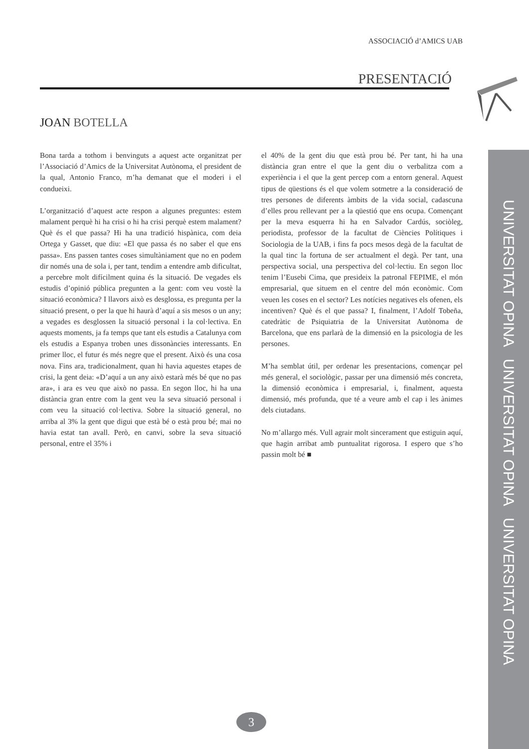ASSOCIACIÓ d’AMICS UAB
PRESENTACIÓ
JOAN BOTELLA
Bona tarda a tothom i benvinguts a aquest acte organitzat per l’Associació d’Amics de la Universitat Autònoma, el president de la qual, Antonio Franco, m’ha demanat que el moderi i el condueixi.
L’organització d’aquest acte respon a algunes preguntes: estem malament perquè hi ha crisi o hi ha crisi perquè estem malament? Què és el que passa? Hi ha una tradició hispànica, com deia Ortega y Gasset, que diu: «El que passa és no saber el que ens passa». Ens passen tantes coses simultàniament que no en podem dir només una de sola i, per tant, tendim a entendre amb dificultat, a percebre molt difícilment quina és la situació. De vegades els estudis d’opinió pública pregunten a la gent: com veu vostè la situació econòmica? I llavors això es desglossa, es pregunta per la situació present, o per la que hi haurà d’aquí a sis mesos o un any; a vegades es desglossen la situació personal i la col·lectiva. En aquests moments, ja fa temps que tant els estudis a Catalunya com els estudis a Espanya troben unes dissonàncies interessants. En primer lloc, el futur és més negre que el present. Això és una cosa nova. Fins ara, tradicionalment, quan hi havia aquestes etapes de crisi, la gent deia: «D’aquí a un any això estarà més bé que no pas ara», i ara es veu que això no passa. En segon lloc, hi ha una distància gran entre com la gent veu la seva situació personal i com veu la situació col·lectiva. Sobre la situació general, no arriba al 3% la gent que digui que està bé o està prou bé; mai no havia estat tan avall. Però, en canvi, sobre la seva situació personal, entre el 35% i
el 40% de la gent diu que està prou bé. Per tant, hi ha una distància gran entre el que la gent diu o verbalitza com a experiència i el que la gent percep com a entorn general. Aquest tipus de qüestions és el que volem sotmetre a la consideració de tres persones de diferents àmbits de la vida social, cadascuna d’elles prou rellevant per a la qüestió que ens ocupa. Començant per la meva esquerra hi ha en Salvador Cardús, sociòleg, periodista, professor de la facultat de Ciències Polítiques i Sociologia de la UAB, i fins fa pocs mesos degà de la facultat de la qual tinc la fortuna de ser actualment el degà. Per tant, una perspectiva social, una perspectiva del col·lectiu. En segon lloc tenim l’Eusebi Cima, que presideix la patronal FEPIME, el món empresarial, que situem en el centre del món econòmic. Com veuen les coses en el sector? Les notícies negatives els ofenen, els incentiven? Què és el que passa? I, finalment, l’Adolf Tobeña, catedràtic de Psiquiatria de la Universitat Autònoma de Barcelona, que ens parlarà de la dimensió en la psicologia de les persones.
M’ha semblat útil, per ordenar les presentacions, començar pel més general, el sociològic, passar per una dimensió més concreta, la dimensió econòmica i empresarial, i, finalment, aquesta dimensió, més profunda, que té a veure amb el cap i les ànimes dels ciutadans.
No m’allargo més. Vull agrair molt sincerament que estiguin aquí, que hagin arribat amb puntualitat rigorosa. I espero que s’ho passin molt bé ■
UNIVERSITAT OPINA UNIVERSITAT OPINA UNIVERSITAT OPINA
3